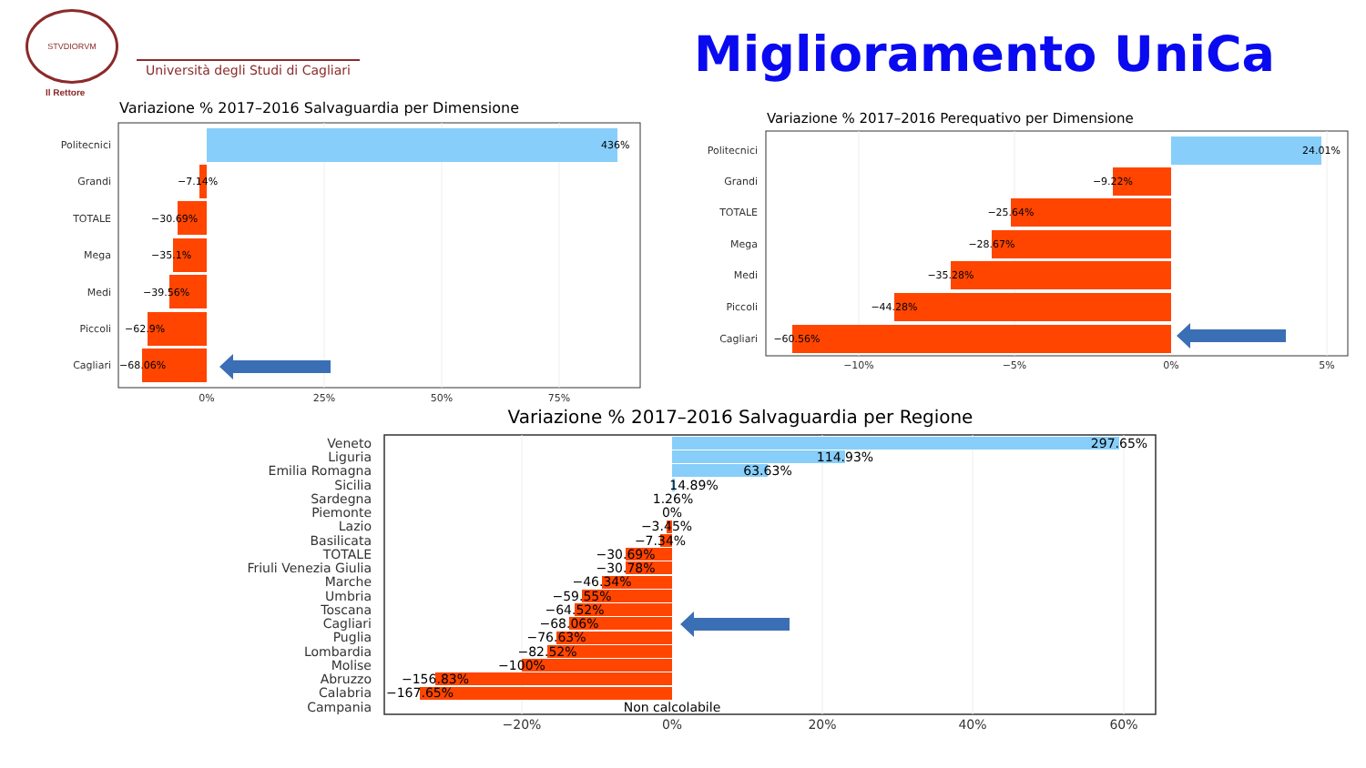STVDIORVM
Università degli Studi di Cagliari
Il Rettore
Miglioramento UniCa
Variazione % 2017–2016 Salvaguardia per Dimensione
Politecnici
Grandi
TOTALE
Mega
Medi
Piccoli
Cagliari
436%
−7.14%
−30.69%
−35.1%
−39.56%
−62.9%
−68.06%
0%
25%
50%
75%
Variazione % 2017–2016 Perequativo per Dimensione
Politecnici
Grandi
TOTALE
Mega
Medi
Piccoli
Cagliari
24.01%
−9.22%
−25.64%
−28.67%
−35.28%
−44.28%
−60.56%
−10%
−5%
0%
5%
Variazione % 2017–2016 Salvaguardia per Regione
Veneto
Liguria
Emilia Romagna
Sicilia
Sardegna
Piemonte
Lazio
Basilicata
TOTALE
Friuli Venezia Giulia
Marche
Umbria
Toscana
Cagliari
Puglia
Lombardia
Molise
Abruzzo
Calabria
Campania
297.65%
114.93%
63.63%
14.89%
1.26%
0%
−3.45%
−7.34%
−30.69%
−30.78%
−46.34%
−59.55%
−64.52%
−68.06%
−76.63%
−82.52%
−100%
−156.83%
−167.65%
Non calcolabile
−20%
0%
20%
40%
60%